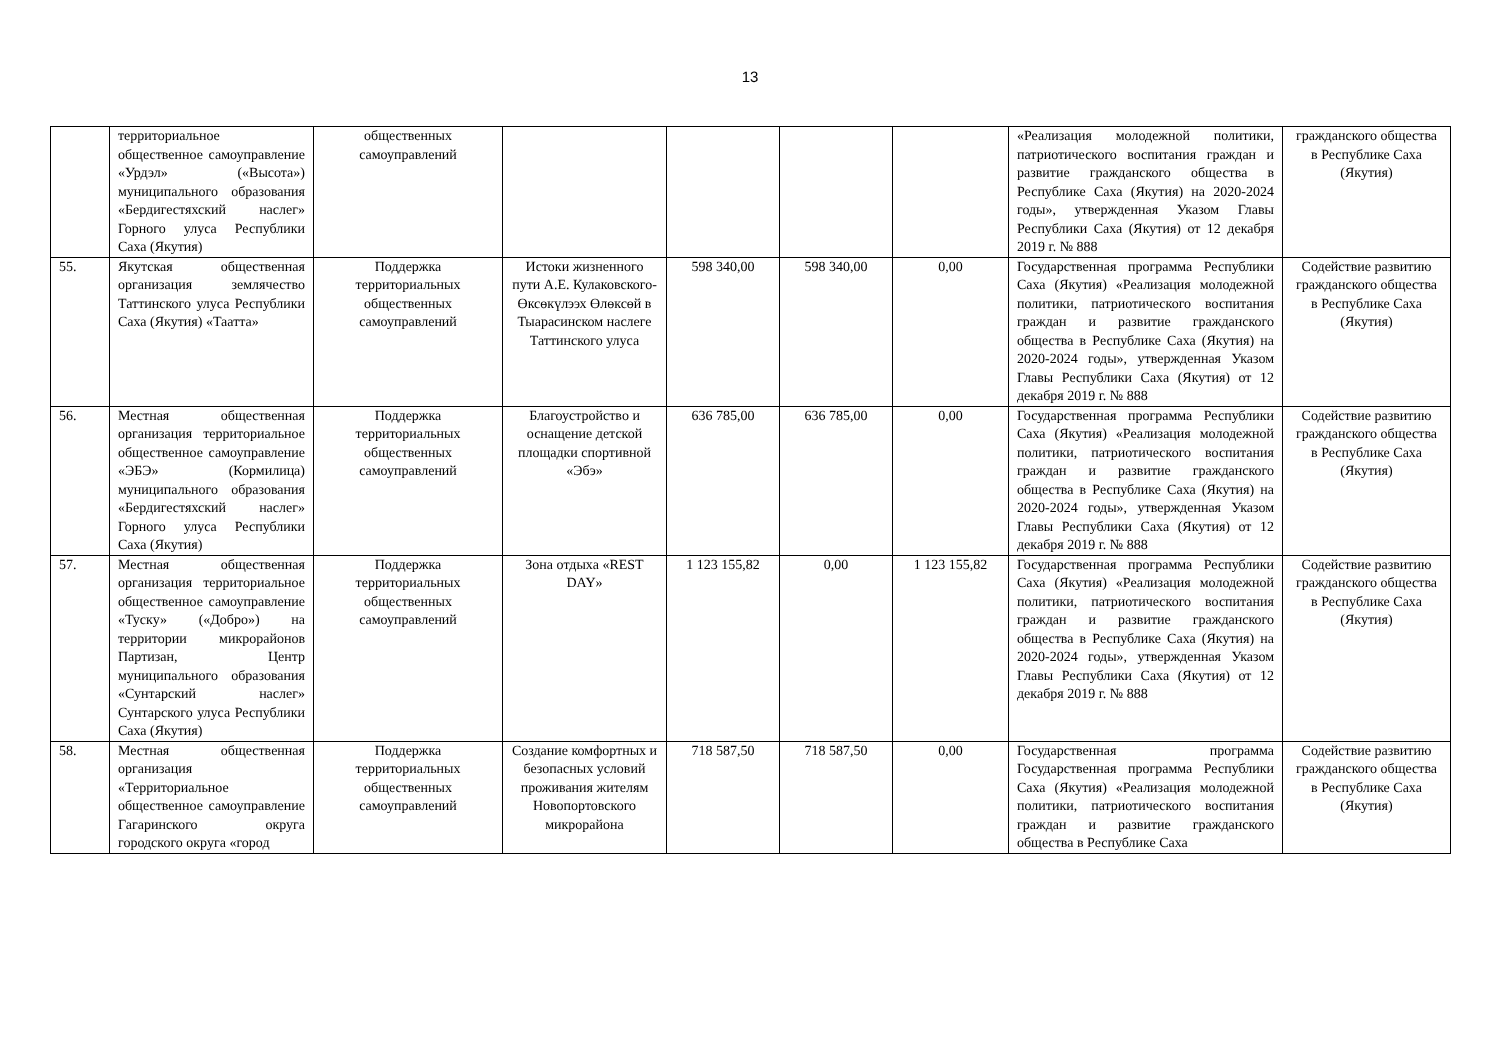13
| | территориальное общественное самоуправление «Урдэл» («Высота») муниципального образования «Бердигестяхский наслег» Горного улуса Республики Саха (Якутия) | общественных самоуправлений | | | | | «Реализация молодежной политики, патриотического воспитания граждан и развитие гражданского общества в Республике Саха (Якутия) на 2020-2024 годы», утвержденная Указом Главы Республики Саха (Якутия) от 12 декабря 2019 г. № 888 | гражданского общества в Республике Саха (Якутия) |
| 55. | Якутская общественная организация землячество Таттинского улуса Республики Саха (Якутия) «Таатта» | Поддержка территориальных общественных самоуправлений | Истоки жизненного пути А.Е. Кулаковского-Өксөкүлээх Өлөксөй в Тыарасинском наслеге Таттинского улуса | 598 340,00 | 598 340,00 | 0,00 | Государственная программа Республики Саха (Якутия) «Реализация молодежной политики, патриотического воспитания граждан и развитие гражданского общества в Республике Саха (Якутия) на 2020-2024 годы», утвержденная Указом Главы Республики Саха (Якутия) от 12 декабря 2019 г. № 888 | Содействие развитию гражданского общества в Республике Саха (Якутия) |
| 56. | Местная общественная организация территориальное общественное самоуправление «ЭБЭ» (Кормилица) муниципального образования «Бердигестяхский наслег» Горного улуса Республики Саха (Якутия) | Поддержка территориальных общественных самоуправлений | Благоустройство и оснащение детской площадки спортивной «Эбэ» | 636 785,00 | 636 785,00 | 0,00 | Государственная программа Республики Саха (Якутия) «Реализация молодежной политики, патриотического воспитания граждан и развитие гражданского общества в Республике Саха (Якутия) на 2020-2024 годы», утвержденная Указом Главы Республики Саха (Якутия) от 12 декабря 2019 г. № 888 | Содействие развитию гражданского общества в Республике Саха (Якутия) |
| 57. | Местная общественная организация территориальное общественное самоуправление «Туску» («Добро») на территории микрорайонов Партизан, Центр муниципального образования «Сунтарский наслег» Сунтарского улуса Республики Саха (Якутия) | Поддержка территориальных общественных самоуправлений | Зона отдыха «REST DAY» | 1 123 155,82 | 0,00 | 1 123 155,82 | Государственная программа Республики Саха (Якутия) «Реализация молодежной политики, патриотического воспитания граждан и развитие гражданского общества в Республике Саха (Якутия) на 2020-2024 годы», утвержденная Указом Главы Республики Саха (Якутия) от 12 декабря 2019 г. № 888 | Содействие развитию гражданского общества в Республике Саха (Якутия) |
| 58. | Местная общественная организация «Территориальное общественное самоуправление Гагаринского округа городского округа «город | Поддержка территориальных общественных самоуправлений | Создание комфортных и безопасных условий проживания жителям Новопортовского микрорайона | 718 587,50 | 718 587,50 | 0,00 | Государственная программа Государственная программа Республики Саха (Якутия) «Реализация молодежной политики, патриотического воспитания граждан и развитие гражданского общества в Республике Саха | Содействие развитию гражданского общества в Республике Саха (Якутия) |